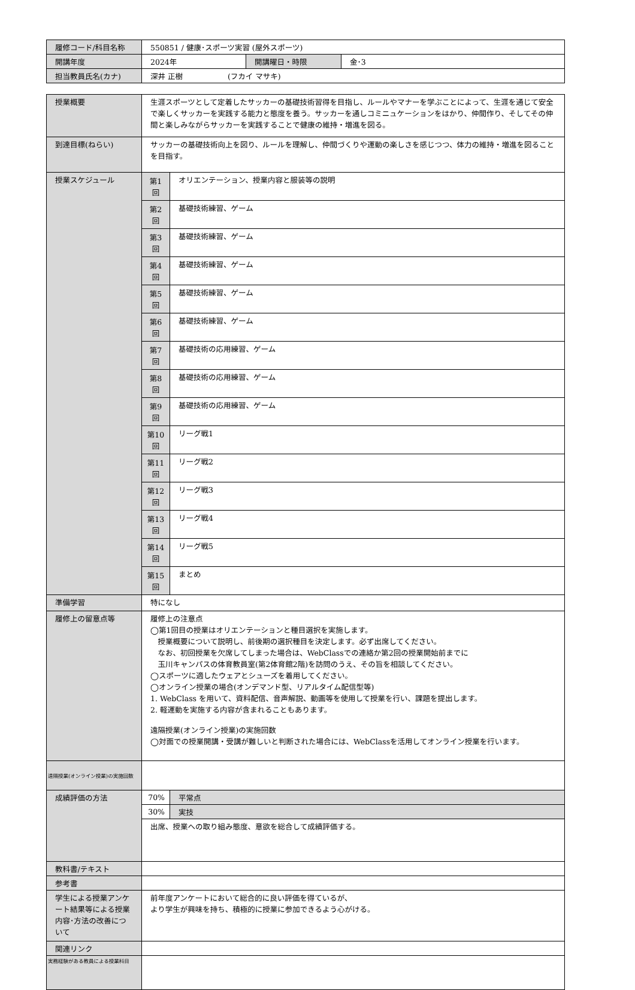| 履修コード/科目名称 | 550851 / 健康･スポーツ実習 (屋外スポーツ) | | |
| 開講年度 | 2024年 | 開講曜日・時限 | 金･3 |
| 担当教員氏名(カナ) | 深井 正樹 (フカイ マサキ) | | |
| 授業概要 | 生涯スポーツとして定着したサッカーの基礎技術習得を目指し、ルールやマナーを学ぶことによって、生涯を通じて安全で楽しくサッカーを実践する能力と態度を養う。サッカーを通しコミニュケーションをはかり、仲間作り、そしてその仲間と楽しみながらサッカーを実践することで健康の維持・増進を図る。 | |
| 到達目標(ねらい) | サッカーの基礎技術向上を図り、ルールを理解し、仲間づくりや運動の楽しさを感じつつ、体力の維持・増進を図ることを目指す。 | |
| 授業スケジュール | 第1回 | オリエンテーション、授業内容と服装等の説明 |
| | 第2回 | 基礎技術練習、ゲーム |
| | 第3回 | 基礎技術練習、ゲーム |
| | 第4回 | 基礎技術練習、ゲーム |
| | 第5回 | 基礎技術練習、ゲーム |
| | 第6回 | 基礎技術練習、ゲーム |
| | 第7回 | 基礎技術の応用練習、ゲーム |
| | 第8回 | 基礎技術の応用練習、ゲーム |
| | 第9回 | 基礎技術の応用練習、ゲーム |
| | 第10回 | リーグ戦1 |
| | 第11回 | リーグ戦2 |
| | 第12回 | リーグ戦3 |
| | 第13回 | リーグ戦4 |
| | 第14回 | リーグ戦5 |
| | 第15回 | まとめ |
| 準備学習 | 特になし | |
| 履修上の留意点等 | 履修上の注意点 ◯第1回目の授業はオリエンテーションと種目選択を実施します。 授業概要について説明し、前後期の選択種目を決定します。必ず出席してください。 なお、初回授業を欠席してしまった場合は、WebClassでの連絡か第2回の授業開始前までに 玉川キャンパスの体育教員室(第2体育館2階)を訪問のうえ、その旨を相談してください。 ◯スポーツに適したウェアとシューズを着用してください。 ◯オンライン授業の場合(オンデマンド型、リアルタイム配信型等) 1. WebClass を用いて、資料配信、音声解説、動画等を使用して授業を行い、課題を提出します。 2. 軽運動を実施する内容が含まれることもあります。 遠隔授業(オンライン授業)の実施回数 ◯対面での授業開講・受講が難しいと判断された場合には、WebClassを活用してオンライン授業を行います。 | |
| 遠隔授業(オンライン授業)の実施回数 | | |
| 成績評価の方法 | 70% | 平常点 |
| | 30% | 実技 |
| | 出席、授業への取り組み態度、意欲を総合して成績評価する。 | |
| 教科書/テキスト | | |
| 参考書 | | |
| 学生による授業アンケート結果等による授業内容･方法の改善について | 前年度アンケートにおいて総合的に良い評価を得ているが、 より学生が興味を持ち、積極的に授業に参加できるよう心がける。 | |
| 関連リンク | | |
| 実務経験がある教員による授業科目 | | |